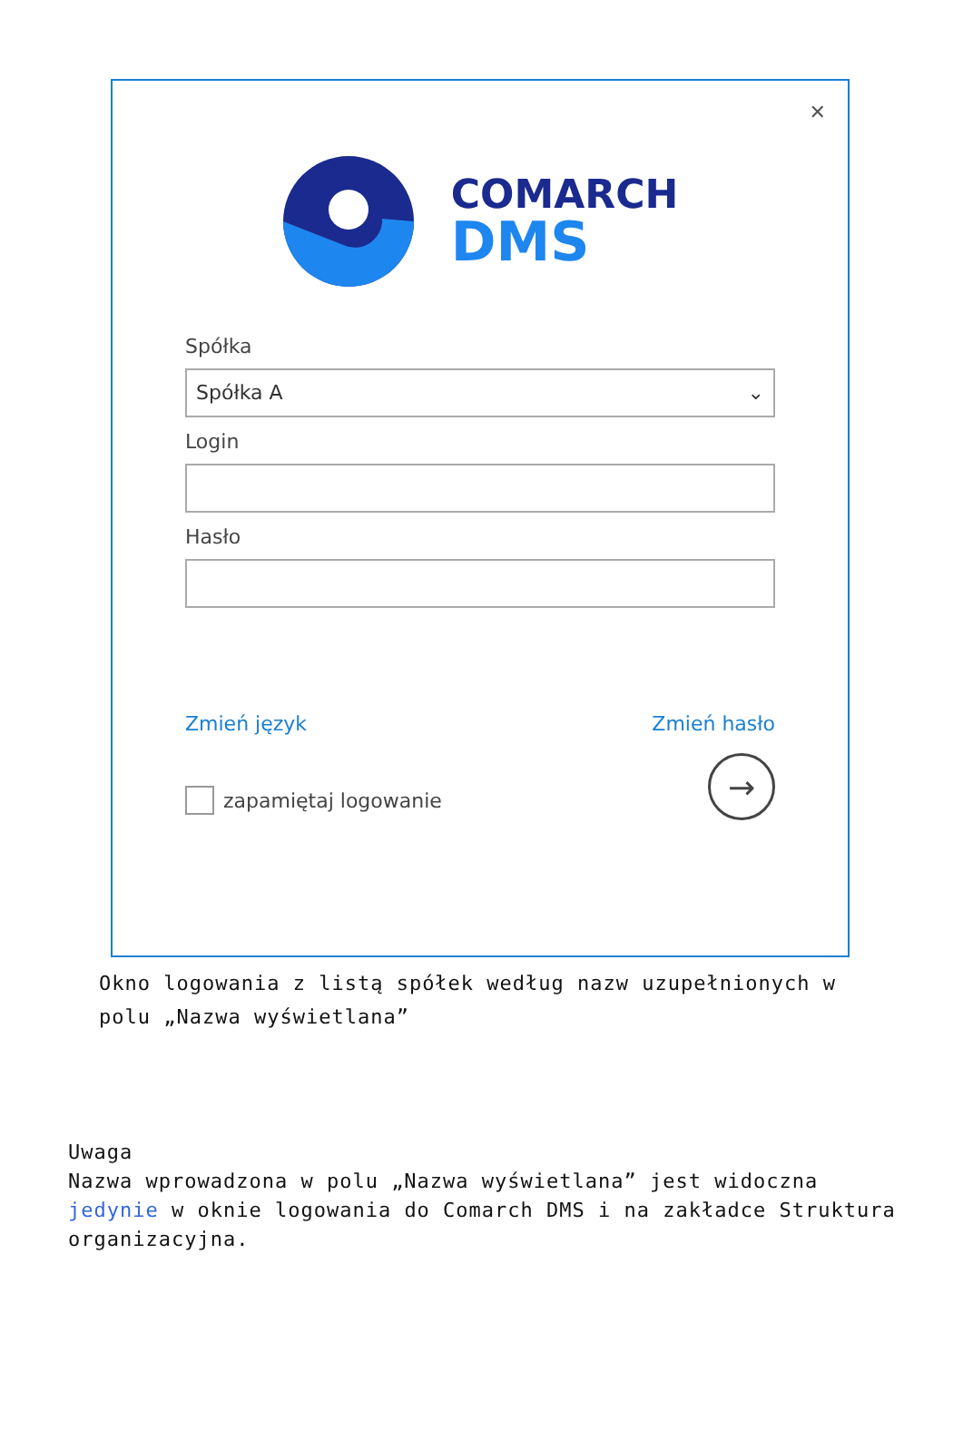✕
COMARCH
DMS
Spółka
Spółka A ⌄
Login
Hasło
Zmień język Zmień hasło
zapamiętaj logowanie
→
Okno logowania z listą spółek według nazw uzupełnionych w polu „Nazwa wyświetlana”
Uwaga
Nazwa wprowadzona w polu „Nazwa wyświetlana” jest widoczna jedynie w oknie logowania do Comarch DMS i na zakładce Struktura organizacyjna.